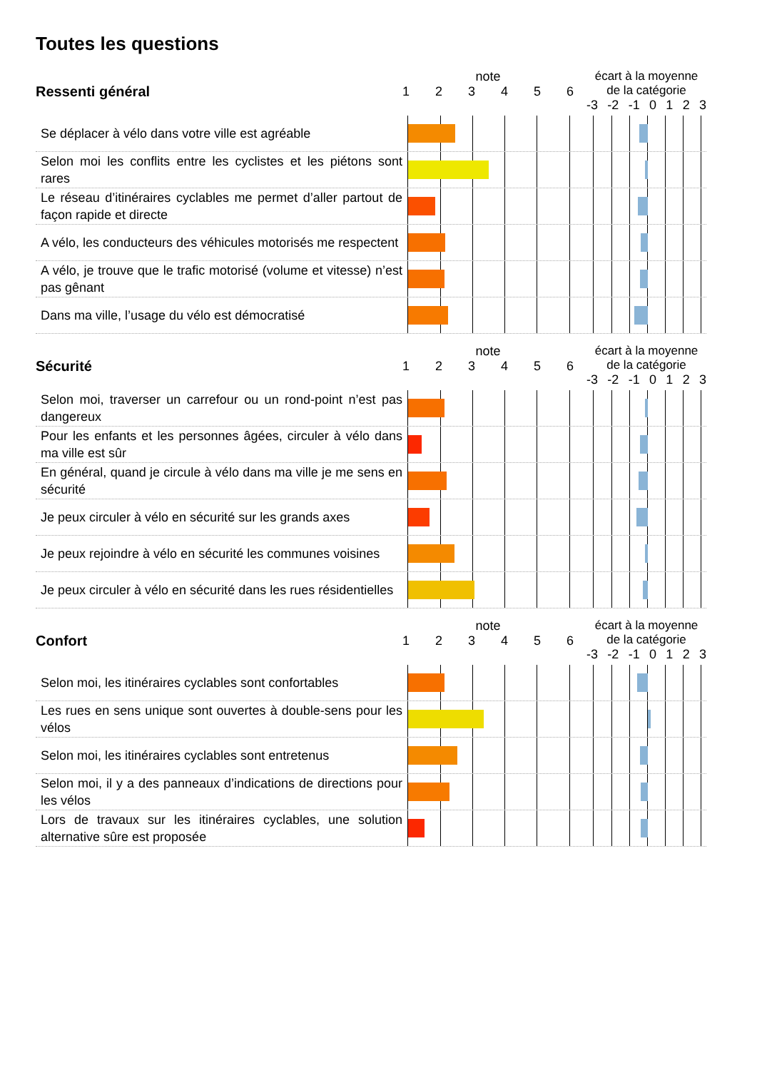Toutes les questions
Ressenti général
note
123456
écart à la moyenne de la catégorie
-3 -2 -1 0123
Se déplacer à vélo dans votre ville est agréable
Selon moi les conflits entre les cyclistes et les piétons sont rares
Le réseau d’itinéraires cyclables me permet d’aller partout de façon rapide et directe
A vélo, les conducteurs des véhicules motorisés me respectent
A vélo, je trouve que le trafic motorisé (volume et vitesse) n’est pas gênant
Dans ma ville, l’usage du vélo est démocratisé
Sécurité
note
123456
écart à la moyenne de la catégorie
-3 -2 -1 0123
Selon moi, traverser un carrefour ou un rond-point n’est pas dangereux
Pour les enfants et les personnes âgées, circuler à vélo dans ma ville est sûr
En général, quand je circule à vélo dans ma ville je me sens en sécurité
Je peux circuler à vélo en sécurité sur les grands axes
Je peux rejoindre à vélo en sécurité les communes voisines
Je peux circuler à vélo en sécurité dans les rues résidentielles
Confort
note
123456
écart à la moyenne de la catégorie
-3 -2 -1 0123
Selon moi, les itinéraires cyclables sont confortables
Les rues en sens unique sont ouvertes à double-sens pour les vélos
Selon moi, les itinéraires cyclables sont entretenus
Selon moi, il y a des panneaux d’indications de directions pour les vélos
Lors de travaux sur les itinéraires cyclables, une solution alternative sûre est proposée